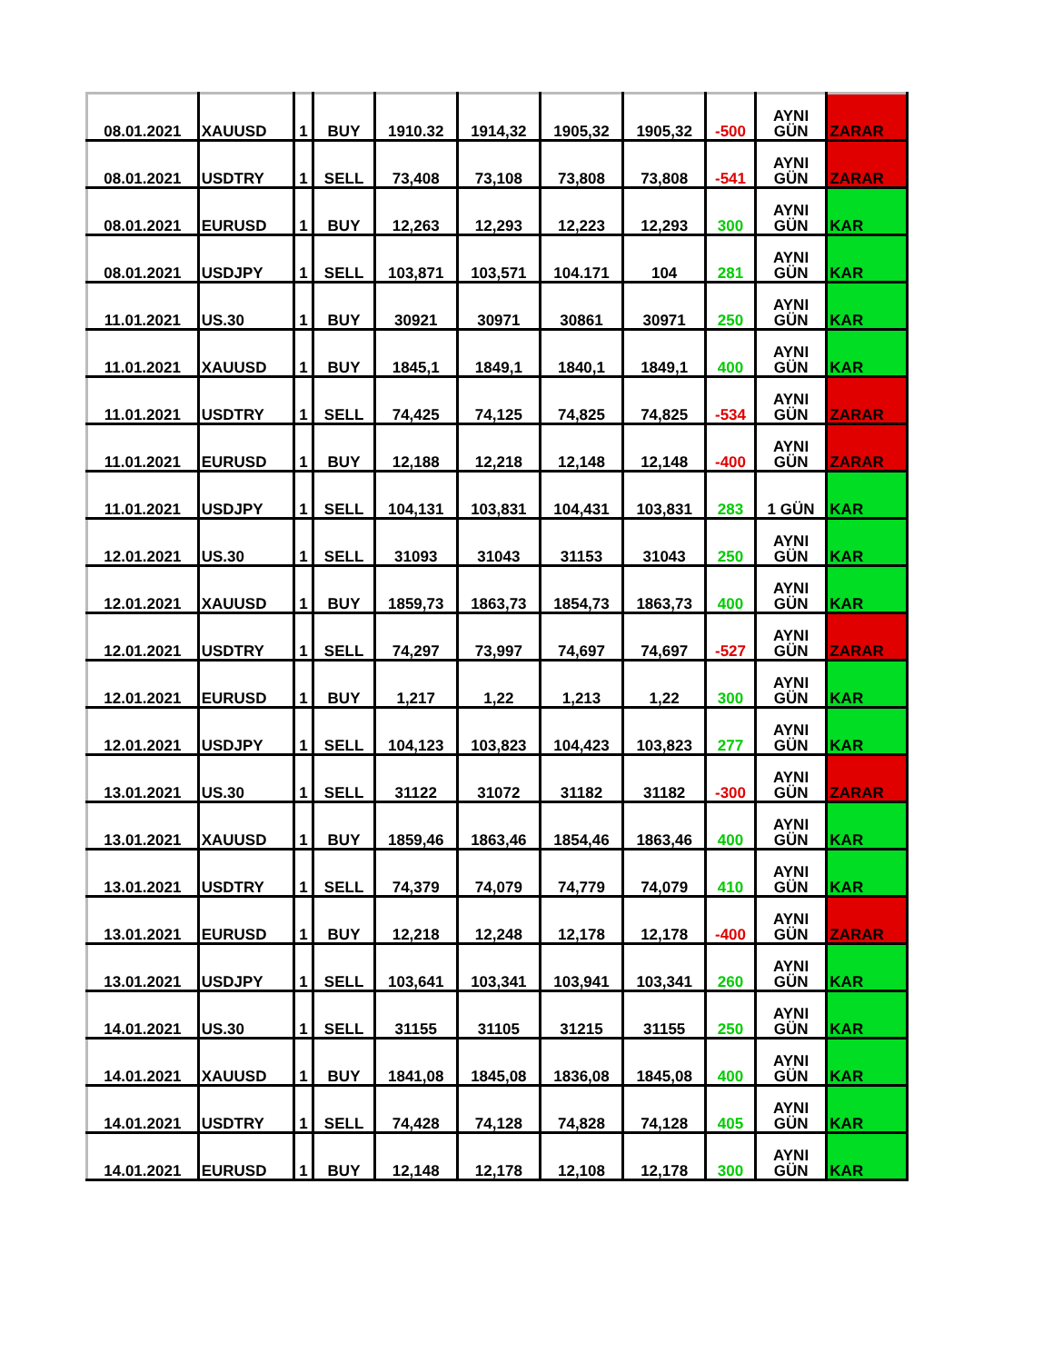| 08.01.2021 | XAUUSD | 1 | BUY | 1910.32 | 1914,32 | 1905,32 | 1905,32 | -500 | AYNI GÜN | ZARAR |
| 08.01.2021 | USDTRY | 1 | SELL | 73,408 | 73,108 | 73,808 | 73,808 | -541 | AYNI GÜN | ZARAR |
| 08.01.2021 | EURUSD | 1 | BUY | 12,263 | 12,293 | 12,223 | 12,293 | 300 | AYNI GÜN | KAR |
| 08.01.2021 | USDJPY | 1 | SELL | 103,871 | 103,571 | 104.171 | 104 | 281 | AYNI GÜN | KAR |
| 11.01.2021 | US.30 | 1 | BUY | 30921 | 30971 | 30861 | 30971 | 250 | AYNI GÜN | KAR |
| 11.01.2021 | XAUUSD | 1 | BUY | 1845,1 | 1849,1 | 1840,1 | 1849,1 | 400 | AYNI GÜN | KAR |
| 11.01.2021 | USDTRY | 1 | SELL | 74,425 | 74,125 | 74,825 | 74,825 | -534 | AYNI GÜN | ZARAR |
| 11.01.2021 | EURUSD | 1 | BUY | 12,188 | 12,218 | 12,148 | 12,148 | -400 | AYNI GÜN | ZARAR |
| 11.01.2021 | USDJPY | 1 | SELL | 104,131 | 103,831 | 104,431 | 103,831 | 283 | 1 GÜN | KAR |
| 12.01.2021 | US.30 | 1 | SELL | 31093 | 31043 | 31153 | 31043 | 250 | AYNI GÜN | KAR |
| 12.01.2021 | XAUUSD | 1 | BUY | 1859,73 | 1863,73 | 1854,73 | 1863,73 | 400 | AYNI GÜN | KAR |
| 12.01.2021 | USDTRY | 1 | SELL | 74,297 | 73,997 | 74,697 | 74,697 | -527 | AYNI GÜN | ZARAR |
| 12.01.2021 | EURUSD | 1 | BUY | 1,217 | 1,22 | 1,213 | 1,22 | 300 | AYNI GÜN | KAR |
| 12.01.2021 | USDJPY | 1 | SELL | 104,123 | 103,823 | 104,423 | 103,823 | 277 | AYNI GÜN | KAR |
| 13.01.2021 | US.30 | 1 | SELL | 31122 | 31072 | 31182 | 31182 | -300 | AYNI GÜN | ZARAR |
| 13.01.2021 | XAUUSD | 1 | BUY | 1859,46 | 1863,46 | 1854,46 | 1863,46 | 400 | AYNI GÜN | KAR |
| 13.01.2021 | USDTRY | 1 | SELL | 74,379 | 74,079 | 74,779 | 74,079 | 410 | AYNI GÜN | KAR |
| 13.01.2021 | EURUSD | 1 | BUY | 12,218 | 12,248 | 12,178 | 12,178 | -400 | AYNI GÜN | ZARAR |
| 13.01.2021 | USDJPY | 1 | SELL | 103,641 | 103,341 | 103,941 | 103,341 | 260 | AYNI GÜN | KAR |
| 14.01.2021 | US.30 | 1 | SELL | 31155 | 31105 | 31215 | 31155 | 250 | AYNI GÜN | KAR |
| 14.01.2021 | XAUUSD | 1 | BUY | 1841,08 | 1845,08 | 1836,08 | 1845,08 | 400 | AYNI GÜN | KAR |
| 14.01.2021 | USDTRY | 1 | SELL | 74,428 | 74,128 | 74,828 | 74,128 | 405 | AYNI GÜN | KAR |
| 14.01.2021 | EURUSD | 1 | BUY | 12,148 | 12,178 | 12,108 | 12,178 | 300 | AYNI GÜN | KAR |